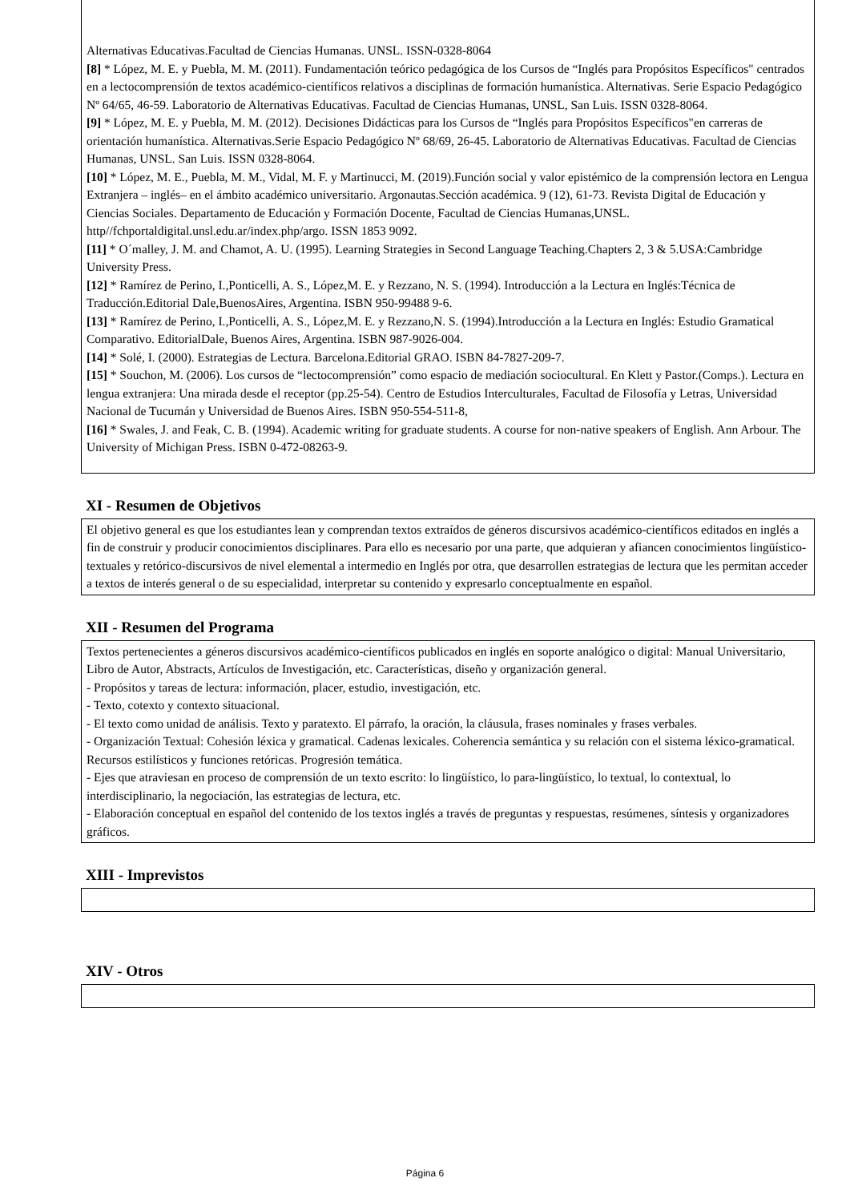Alternativas Educativas.Facultad de Ciencias Humanas. UNSL. ISSN-0328-8064
[8] * López, M. E. y Puebla, M. M. (2011). Fundamentación teórico pedagógica de los Cursos de “Inglés para Propósitos Específicos" centrados en a lectocomprensión de textos académico-científicos relativos a disciplinas de formación humanística. Alternativas. Serie Espacio Pedagógico Nº 64/65, 46-59. Laboratorio de Alternativas Educativas. Facultad de Ciencias Humanas, UNSL, San Luis. ISSN 0328-8064.
[9] * López, M. E. y Puebla, M. M. (2012). Decisiones Didácticas para los Cursos de “Inglés para Propósitos Específicos"en carreras de orientación humanística. Alternativas.Serie Espacio Pedagógico Nº 68/69, 26-45. Laboratorio de Alternativas Educativas. Facultad de Ciencias Humanas, UNSL. San Luis. ISSN 0328-8064.
[10] * López, M. E., Puebla, M. M., Vidal, M. F. y Martinucci, M. (2019).Función social y valor epistémico de la comprensión lectora en Lengua Extranjera – inglés– en el ámbito académico universitario. Argonautas.Sección académica. 9 (12), 61-73. Revista Digital de Educación y Ciencias Sociales. Departamento de Educación y Formación Docente, Facultad de Ciencias Humanas,UNSL. http//fchportaldigital.unsl.edu.ar/index.php/argo. ISSN 1853 9092.
[11] * O´malley, J. M. and Chamot, A. U. (1995). Learning Strategies in Second Language Teaching.Chapters 2, 3 & 5.USA:Cambridge University Press.
[12] * Ramírez de Perino, I.,Ponticelli, A. S., López,M. E. y Rezzano, N. S. (1994). Introducción a la Lectura en Inglés:Técnica de Traducción.Editorial Dale,BuenosAires, Argentina. ISBN 950-99488 9-6.
[13] * Ramírez de Perino, I.,Ponticelli, A. S., López,M. E. y Rezzano,N. S. (1994).Introducción a la Lectura en Inglés: Estudio Gramatical Comparativo. EditorialDale, Buenos Aires, Argentina. ISBN 987-9026-004.
[14] * Solé, I. (2000). Estrategias de Lectura. Barcelona.Editorial GRAO. ISBN 84-7827-209-7.
[15] * Souchon, M. (2006). Los cursos de “lectocomprensión” como espacio de mediación sociocultural. En Klett y Pastor.(Comps.). Lectura en lengua extranjera: Una mirada desde el receptor (pp.25-54). Centro de Estudios Interculturales, Facultad de Filosofía y Letras, Universidad Nacional de Tucumán y Universidad de Buenos Aires. ISBN 950-554-511-8,
[16] * Swales, J. and Feak, C. B. (1994). Academic writing for graduate students. A course for non-native speakers of English. Ann Arbour. The University of Michigan Press. ISBN 0-472-08263-9.
XI - Resumen de Objetivos
El objetivo general es que los estudiantes lean y comprendan textos extraídos de géneros discursivos académico-científicos editados en inglés a fin de construir y producir conocimientos disciplinares. Para ello es necesario por una parte, que adquieran y afiancen conocimientos lingüístico-textuales y retórico-discursivos de nivel elemental a intermedio en Inglés por otra, que desarrollen estrategias de lectura que les permitan acceder a textos de interés general o de su especialidad, interpretar su contenido y expresarlo conceptualmente en español.
XII - Resumen del Programa
Textos pertenecientes a géneros discursivos académico-científicos publicados en inglés en soporte analógico o digital: Manual Universitario, Libro de Autor, Abstracts, Artículos de Investigación, etc. Características, diseño y organización general.
- Propósitos y tareas de lectura: información, placer, estudio, investigación, etc.
- Texto, cotexto y contexto situacional.
- El texto como unidad de análisis. Texto y paratexto. El párrafo, la oración, la cláusula, frases nominales y frases verbales.
- Organización Textual: Cohesión léxica y gramatical. Cadenas lexicales. Coherencia semántica y su relación con el sistema léxico-gramatical. Recursos estilísticos y funciones retóricas. Progresión temática.
- Ejes que atraviesan en proceso de comprensión de un texto escrito: lo lingüístico, lo para-lingüístico, lo textual, lo contextual, lo interdisciplinario, la negociación, las estrategias de lectura, etc.
- Elaboración conceptual en español del contenido de los textos inglés a través de preguntas y respuestas, resúmenes, síntesis y organizadores gráficos.
XIII - Imprevistos
XIV - Otros
Página 6